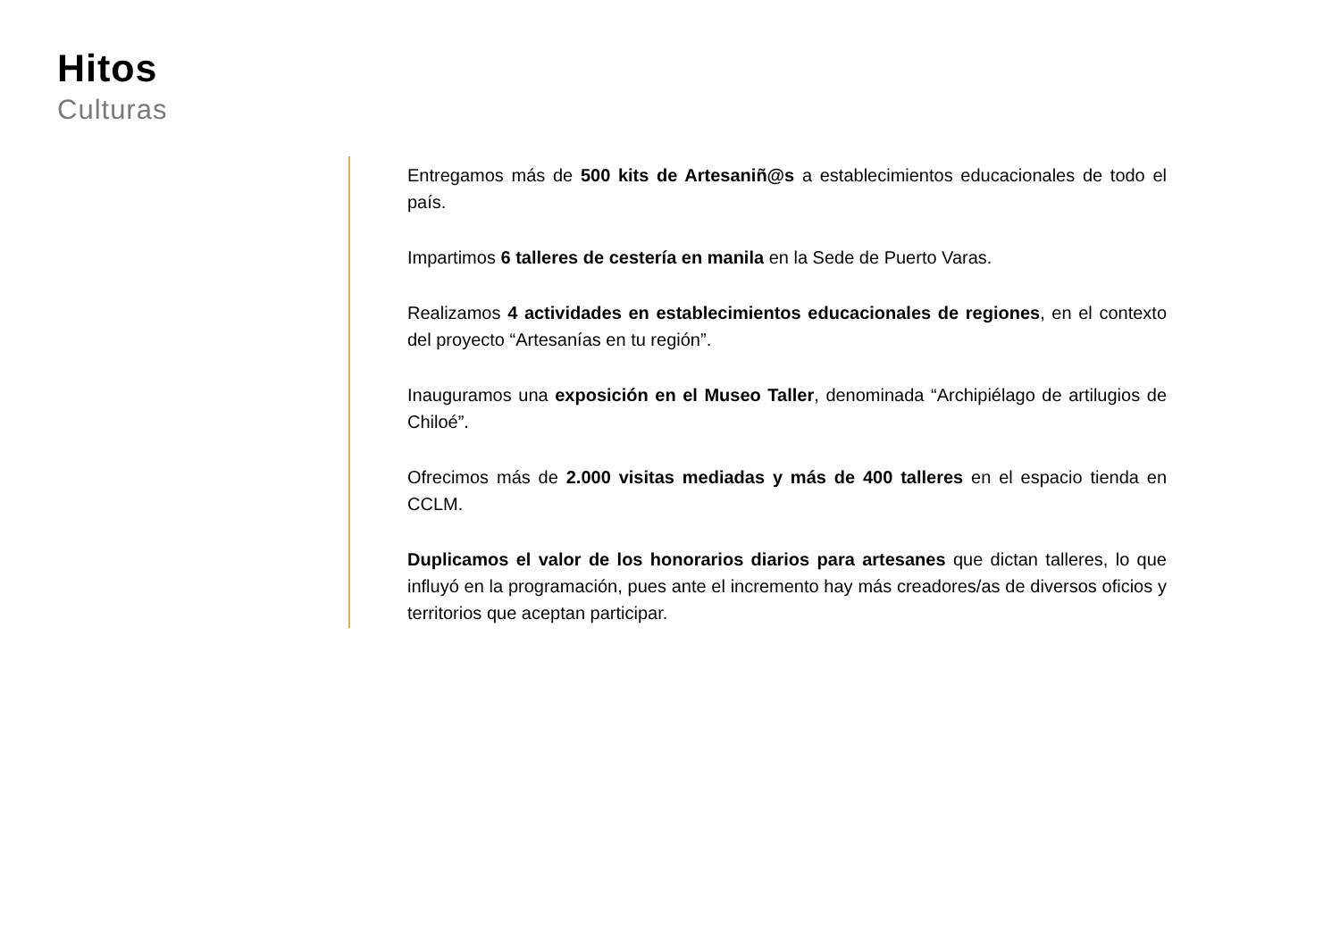Hitos
Culturas
Entregamos más de 500 kits de Artesaniñ@s a establecimientos educacionales de todo el país.
Impartimos 6 talleres de cestería en manila en la Sede de Puerto Varas.
Realizamos 4 actividades en establecimientos educacionales de regiones, en el contexto del proyecto “Artesanías en tu región”.
Inauguramos una exposición en el Museo Taller, denominada “Archipiélago de artilugios de Chiloé”.
Ofrecimos más de 2.000 visitas mediadas y más de 400 talleres en el espacio tienda en CCLM.
Duplicamos el valor de los honorarios diarios para artesanes que dictan talleres, lo que influyó en la programación, pues ante el incremento hay más creadores/as de diversos oficios y territorios que aceptan participar.